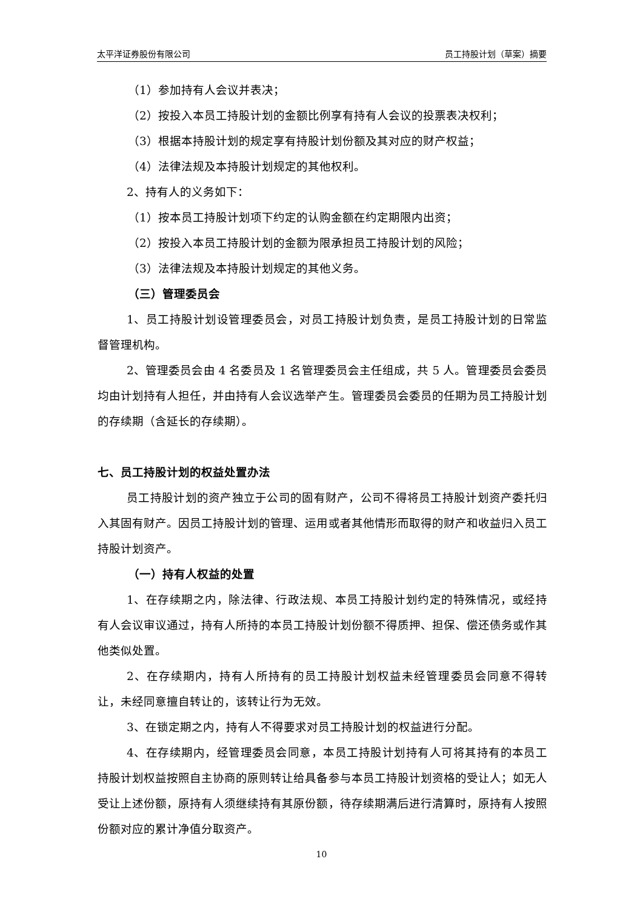太平洋证券股份有限公司 员工持股计划（草案）摘要
（1）参加持有人会议并表决；
（2）按投入本员工持股计划的金额比例享有持有人会议的投票表决权利；
（3）根据本持股计划的规定享有持股计划份额及其对应的财产权益；
（4）法律法规及本持股计划规定的其他权利。
2、持有人的义务如下：
（1）按本员工持股计划项下约定的认购金额在约定期限内出资；
（2）按投入本员工持股计划的金额为限承担员工持股计划的风险；
（3）法律法规及本持股计划规定的其他义务。
（三）管理委员会
1、员工持股计划设管理委员会，对员工持股计划负责，是员工持股计划的日常监督管理机构。
2、管理委员会由 4 名委员及 1 名管理委员会主任组成，共 5 人。管理委员会委员均由计划持有人担任，并由持有人会议选举产生。管理委员会委员的任期为员工持股计划的存续期（含延长的存续期）。
七、员工持股计划的权益处置办法
员工持股计划的资产独立于公司的固有财产，公司不得将员工持股计划资产委托归入其固有财产。因员工持股计划的管理、运用或者其他情形而取得的财产和收益归入员工持股计划资产。
（一）持有人权益的处置
1、在存续期之内，除法律、行政法规、本员工持股计划约定的特殊情况，或经持有人会议审议通过，持有人所持的本员工持股计划份额不得质押、担保、偿还债务或作其他类似处置。
2、在存续期内，持有人所持有的员工持股计划权益未经管理委员会同意不得转让，未经同意擅自转让的，该转让行为无效。
3、在锁定期之内，持有人不得要求对员工持股计划的权益进行分配。
4、在存续期内，经管理委员会同意，本员工持股计划持有人可将其持有的本员工持股计划权益按照自主协商的原则转让给具备参与本员工持股计划资格的受让人；如无人受让上述份额，原持有人须继续持有其原份额，待存续期满后进行清算时，原持有人按照份额对应的累计净值分取资产。
10